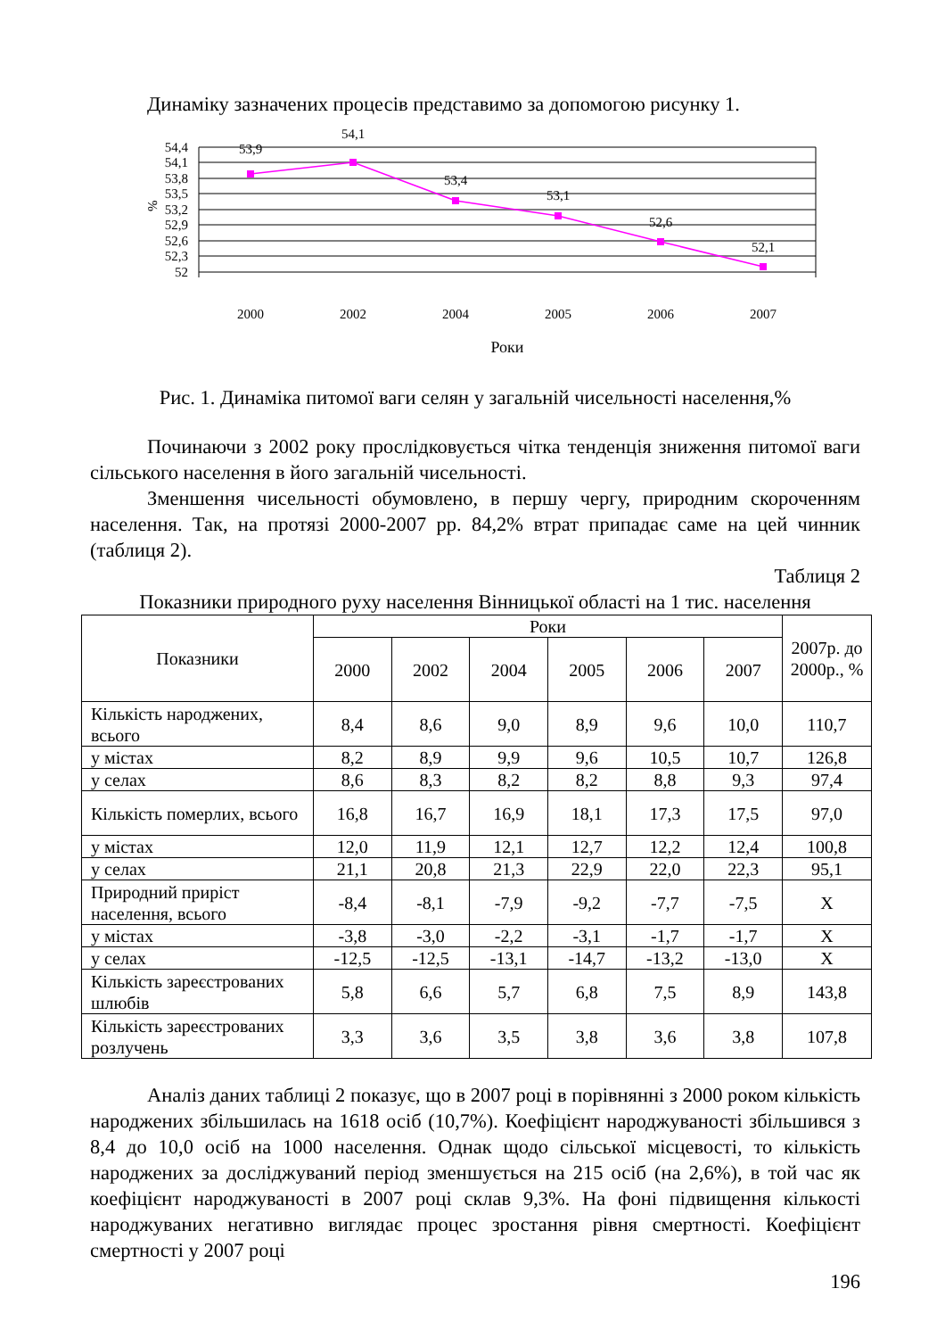Динаміку зазначених процесів представимо за допомогою рисунку 1.
54,4
54,1
53,8
53,5
53,2
52,9
52,6
52,3
52
%
53,9
54,1
53,4
53,1
52,6
52,1
2000
2002
2004
2005
2006
2007
Роки
Рис. 1. Динаміка питомої ваги селян у загальній чисельності населення,%
Починаючи з 2002 року прослідковується чітка тенденція зниження питомої ваги сільського населення в його загальній чисельності.
Зменшення чисельності обумовлено, в першу чергу, природним скороченням населення. Так, на протязі 2000-2007 рр. 84,2% втрат припадає саме на цей чинник (таблиця 2).
Таблиця 2
Показники природного руху населення Вінницької області на 1 тис. населення
| Показники | Роки | | | | | | 2007р. до 2000р., % |
| --- | --- | --- | --- | --- | --- | --- | --- |
| | 2000 | 2002 | 2004 | 2005 | 2006 | 2007 | |
| Кількість народжених, всього | 8,4 | 8,6 | 9,0 | 8,9 | 9,6 | 10,0 | 110,7 |
| у містах | 8,2 | 8,9 | 9,9 | 9,6 | 10,5 | 10,7 | 126,8 |
| у селах | 8,6 | 8,3 | 8,2 | 8,2 | 8,8 | 9,3 | 97,4 |
| Кількість померлих, всього | 16,8 | 16,7 | 16,9 | 18,1 | 17,3 | 17,5 | 97,0 |
| у містах | 12,0 | 11,9 | 12,1 | 12,7 | 12,2 | 12,4 | 100,8 |
| у селах | 21,1 | 20,8 | 21,3 | 22,9 | 22,0 | 22,3 | 95,1 |
| Природний приріст населення, всього | -8,4 | -8,1 | -7,9 | -9,2 | -7,7 | -7,5 | Х |
| у містах | -3,8 | -3,0 | -2,2 | -3,1 | -1,7 | -1,7 | Х |
| у селах | -12,5 | -12,5 | -13,1 | -14,7 | -13,2 | -13,0 | Х |
| Кількість зареєстрованих шлюбів | 5,8 | 6,6 | 5,7 | 6,8 | 7,5 | 8,9 | 143,8 |
| Кількість зареєстрованих розлучень | 3,3 | 3,6 | 3,5 | 3,8 | 3,6 | 3,8 | 107,8 |
Аналіз даних таблиці 2 показує, що в 2007 році в порівнянні з 2000 роком кількість народжених збільшилась на 1618 осіб (10,7%). Коефіцієнт народжуваності збільшився з 8,4 до 10,0 осіб на 1000 населення. Однак щодо сільської місцевості, то кількість народжених за досліджуваний період зменшується на 215 осіб (на 2,6%), в той час як коефіцієнт народжуваності в 2007 році склав 9,3%. На фоні підвищення кількості народжуваних негативно виглядає процес зростання рівня смертності. Коефіцієнт смертності у 2007 році
196